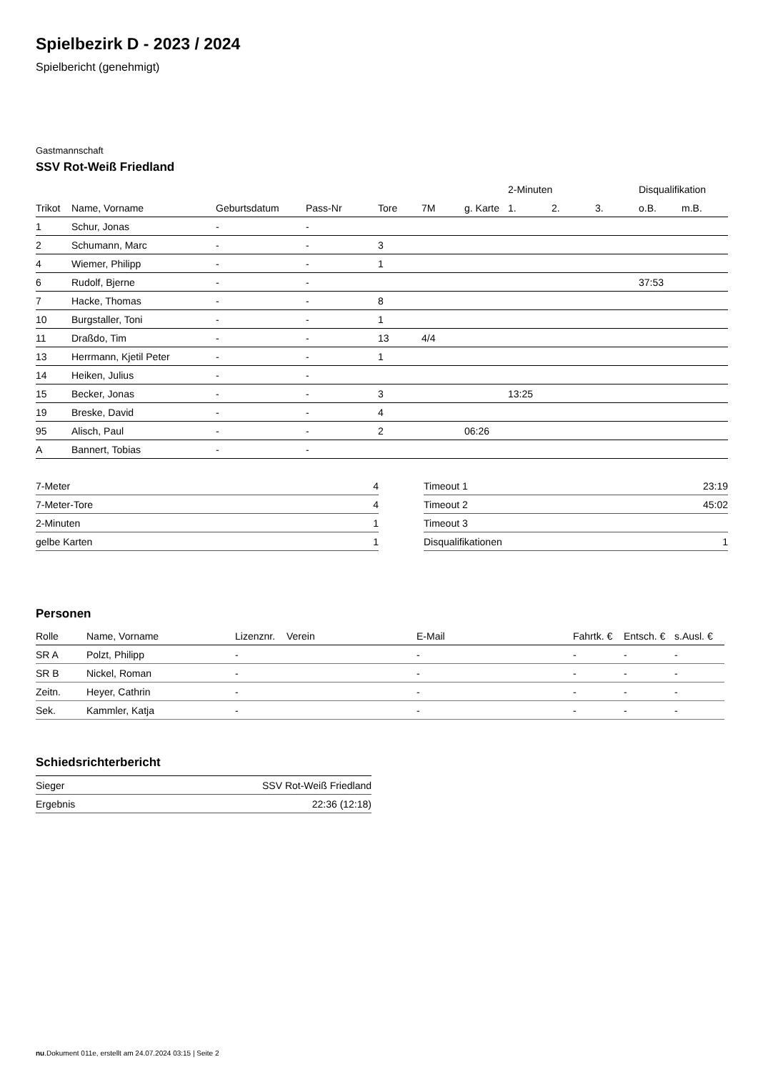Spielbezirk D - 2023 / 2024
Spielbericht (genehmigt)
Gastmannschaft
SSV Rot-Weiß Friedland
| | | | | | | | 2-Minuten | | | Disqualifikation | |
| Trikot | Name, Vorname | Geburtsdatum | Pass-Nr | Tore | 7M | g. Karte | 1. | 2. | 3. | o.B. | m.B. |
| 1 | Schur, Jonas | - | - | | | | | | | | |
| 2 | Schumann, Marc | - | - | 3 | | | | | | | |
| 4 | Wiemer, Philipp | - | - | 1 | | | | | | | |
| 6 | Rudolf, Bjerne | - | - | | | | | | | 37:53 | |
| 7 | Hacke, Thomas | - | - | 8 | | | | | | | |
| 10 | Burgstaller, Toni | - | - | 1 | | | | | | | |
| 11 | Draßdo, Tim | - | - | 13 | 4/4 | | | | | | |
| 13 | Herrmann, Kjetil Peter | - | - | 1 | | | | | | | |
| 14 | Heiken, Julius | - | - | | | | | | | | |
| 15 | Becker, Jonas | - | - | 3 | | | 13:25 | | | | |
| 19 | Breske, David | - | - | 4 | | | | | | | |
| 95 | Alisch, Paul | - | - | 2 | | 06:26 | | | | | |
| A | Bannert, Tobias | - | - | | | | | | | | |
| 7-Meter | 4 |
| 7-Meter-Tore | 4 |
| 2-Minuten | 1 |
| gelbe Karten | 1 |
| Timeout 1 | 23:19 |
| Timeout 2 | 45:02 |
| Timeout 3 | |
| Disqualifikationen | 1 |
Personen
| Rolle | Name, Vorname | Lizenznr. | Verein | E-Mail | Fahrtk. € | Entsch. € | s.Ausl. € |
| --- | --- | --- | --- | --- | --- | --- | --- |
| SR A | Polzt, Philipp | - | | - | - | - | - |
| SR B | Nickel, Roman | - | | - | - | - | - |
| Zeitn. | Heyer, Cathrin | - | | - | - | - | - |
| Sek. | Kammler, Katja | - | | - | - | - | - |
Schiedsrichterbericht
| Sieger | SSV Rot-Weiß Friedland |
| Ergebnis | 22:36 (12:18) |
nu.Dokument 011e, erstellt am 24.07.2024 03:15 | Seite 2